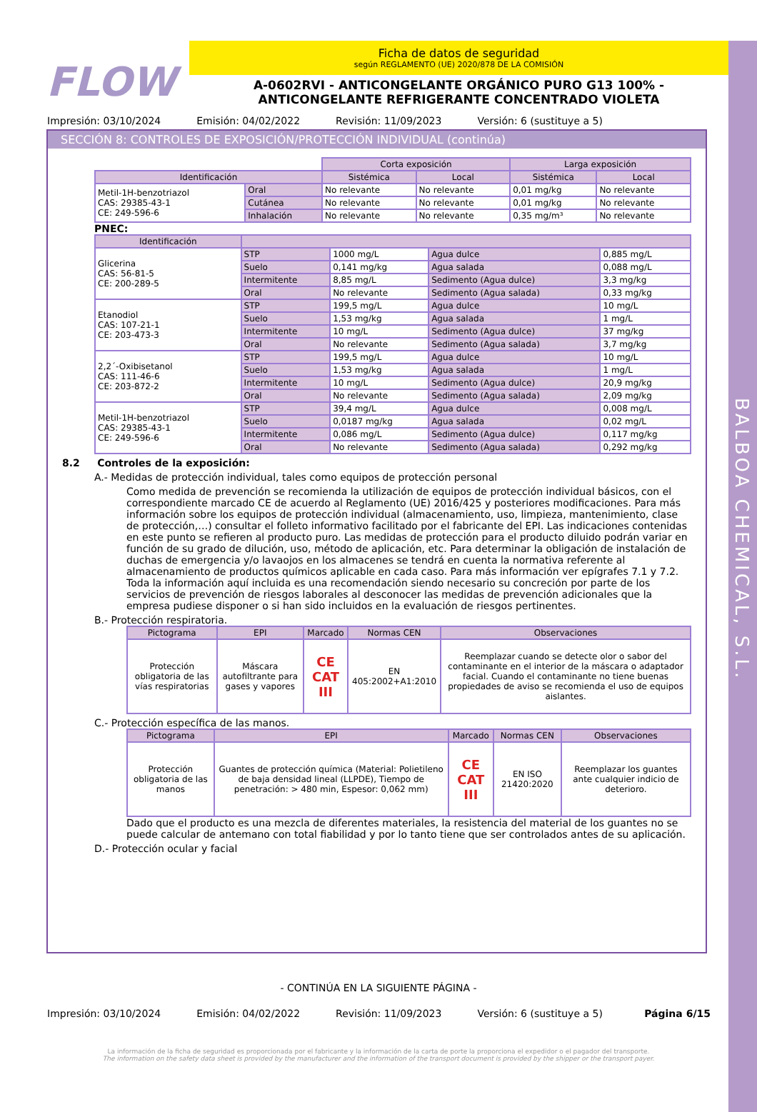BALBOA CHEMICAL, S.L.
FLOW
Ficha de datos de seguridad
según REGLAMENTO (UE) 2020/878 DE LA COMISIÓN
A-0602RVI - ANTICONGELANTE ORGÁNICO PURO G13 100% -
ANTICONGELANTE REFRIGERANTE CONCENTRADO VIOLETA
Impresión: 03/10/2024 Emisión: 04/02/2022 Revisión: 11/09/2023 Versión: 6 (sustituye a 5)
SECCIÓN 8: CONTROLES DE EXPOSICIÓN/PROTECCIÓN INDIVIDUAL (continúa)
| | | Corta exposición | | Larga exposición | |
| Identificación | | Sistémica | Local | Sistémica | Local |
| Metil-1H-benzotriazol CAS: 29385-43-1 CE: 249-596-6 | Oral | No relevante | No relevante | 0,01 mg/kg | No relevante |
| | Cutánea | No relevante | No relevante | 0,01 mg/kg | No relevante |
| | Inhalación | No relevante | No relevante | 0,35 mg/m³ | No relevante |
PNEC:
| Identificación | | | | |
| --- | --- | --- | --- | --- |
| Glicerina CAS: 56-81-5 CE: 200-289-5 | STP | 1000 mg/L | Agua dulce | 0,885 mg/L |
| | Suelo | 0,141 mg/kg | Agua salada | 0,088 mg/L |
| | Intermitente | 8,85 mg/L | Sedimento (Agua dulce) | 3,3 mg/kg |
| | Oral | No relevante | Sedimento (Agua salada) | 0,33 mg/kg |
| Etanodiol CAS: 107-21-1 CE: 203-473-3 | STP | 199,5 mg/L | Agua dulce | 10 mg/L |
| | Suelo | 1,53 mg/kg | Agua salada | 1 mg/L |
| | Intermitente | 10 mg/L | Sedimento (Agua dulce) | 37 mg/kg |
| | Oral | No relevante | Sedimento (Agua salada) | 3,7 mg/kg |
| 2,2´-Oxibisetanol CAS: 111-46-6 CE: 203-872-2 | STP | 199,5 mg/L | Agua dulce | 10 mg/L |
| | Suelo | 1,53 mg/kg | Agua salada | 1 mg/L |
| | Intermitente | 10 mg/L | Sedimento (Agua dulce) | 20,9 mg/kg |
| | Oral | No relevante | Sedimento (Agua salada) | 2,09 mg/kg |
| Metil-1H-benzotriazol CAS: 29385-43-1 CE: 249-596-6 | STP | 39,4 mg/L | Agua dulce | 0,008 mg/L |
| | Suelo | 0,0187 mg/kg | Agua salada | 0,02 mg/L |
| | Intermitente | 0,086 mg/L | Sedimento (Agua dulce) | 0,117 mg/kg |
| | Oral | No relevante | Sedimento (Agua salada) | 0,292 mg/kg |
8.2 Controles de la exposición:
A.- Medidas de protección individual, tales como equipos de protección personal
Como medida de prevención se recomienda la utilización de equipos de protección individual básicos, con el correspondiente marcado CE de acuerdo al Reglamento (UE) 2016/425 y posteriores modificaciones. Para más información sobre los equipos de protección individual (almacenamiento, uso, limpieza, mantenimiento, clase de protección,…) consultar el folleto informativo facilitado por el fabricante del EPI. Las indicaciones contenidas en este punto se refieren al producto puro. Las medidas de protección para el producto diluido podrán variar en función de su grado de dilución, uso, método de aplicación, etc. Para determinar la obligación de instalación de duchas de emergencia y/o lavaojos en los almacenes se tendrá en cuenta la normativa referente al almacenamiento de productos químicos aplicable en cada caso. Para más información ver epígrafes 7.1 y 7.2.
Toda la información aquí incluida es una recomendación siendo necesario su concreción por parte de los servicios de prevención de riesgos laborales al desconocer las medidas de prevención adicionales que la empresa pudiese disponer o si han sido incluidos en la evaluación de riesgos pertinentes.
B.- Protección respiratoria.
| Pictograma | EPI | Marcado | Normas CEN | Observaciones |
| --- | --- | --- | --- | --- |
| Protección obligatoria de las vías respiratorias | Máscara autofiltrante para gases y vapores | CE CAT III | EN 405:2002+A1:2010 | Reemplazar cuando se detecte olor o sabor del contaminante en el interior de la máscara o adaptador facial. Cuando el contaminante no tiene buenas propiedades de aviso se recomienda el uso de equipos aislantes. |
C.- Protección específica de las manos.
| Pictograma | EPI | Marcado | Normas CEN | Observaciones |
| --- | --- | --- | --- | --- |
| Protección obligatoria de las manos | Guantes de protección química (Material: Polietileno de baja densidad lineal (LLPDE), Tiempo de penetración: > 480 min, Espesor: 0,062 mm) | CE CAT III | EN ISO 21420:2020 | Reemplazar los guantes ante cualquier indicio de deterioro. |
Dado que el producto es una mezcla de diferentes materiales, la resistencia del material de los guantes no se puede calcular de antemano con total fiabilidad y por lo tanto tiene que ser controlados antes de su aplicación.
D.- Protección ocular y facial
- CONTINÚA EN LA SIGUIENTE PÁGINA -
Impresión: 03/10/2024 Emisión: 04/02/2022 Revisión: 11/09/2023 Versión: 6 (sustituye a 5) Página 6/15
La información de la ficha de seguridad es proporcionada por el fabricante y la información de la carta de porte la proporciona el expedidor o el pagador del transporte.
The information on the safety data sheet is provided by the manufacturer and the information of the transport document is provided by the shipper or the transport payer.